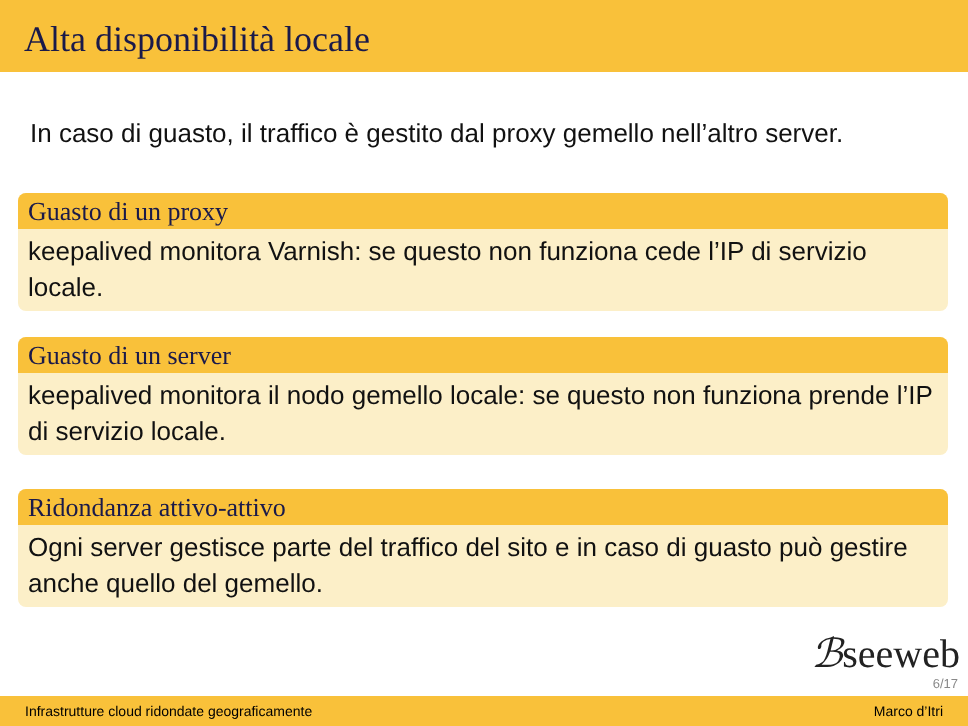Alta disponibilità locale
In caso di guasto, il traffico è gestito dal proxy gemello nell’altro server.
Guasto di un proxy
keepalived monitora Varnish: se questo non funziona cede l’IP di servizio locale.
Guasto di un server
keepalived monitora il nodo gemello locale: se questo non funziona prende l’IP di servizio locale.
Ridondanza attivo-attivo
Ogni server gestisce parte del traffico del sito e in caso di guasto può gestire anche quello del gemello.
ℬseeweb
6/17
Infrastrutture cloud ridondate geograficamente Marco d’Itri